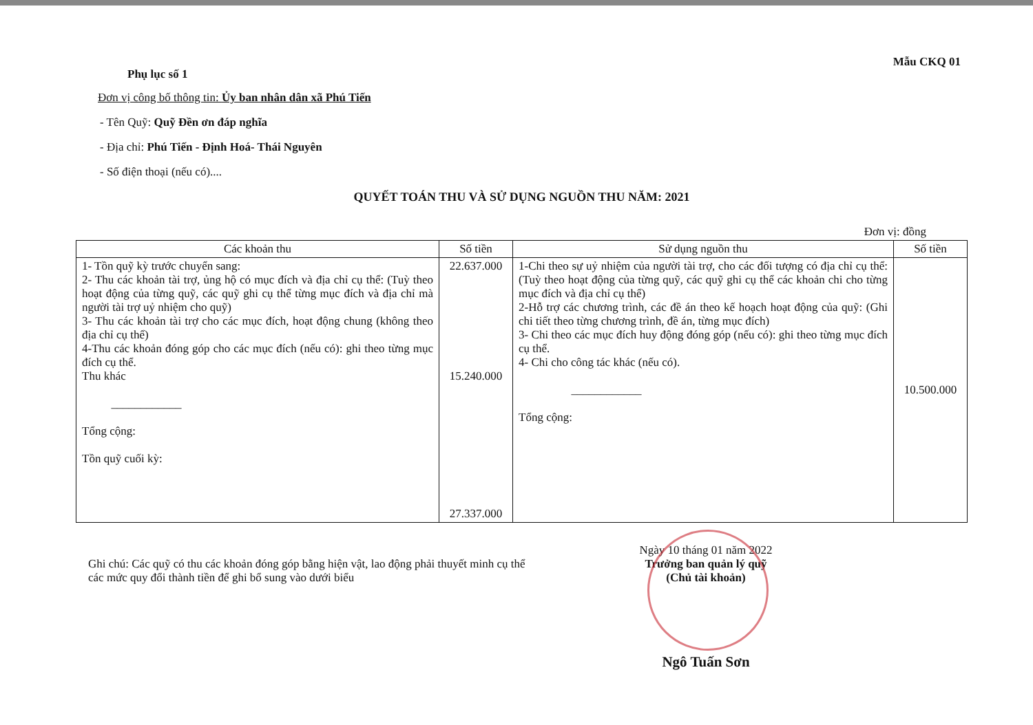Mẫu CKQ 01
Phụ lục số 1
Đơn vị công bố thông tin: Ủy ban nhân dân xã Phú Tiến
- Tên Quỹ: Quỹ Đền ơn đáp nghĩa
- Địa chỉ: Phú Tiến - Định Hoá- Thái Nguyên
- Số điện thoại (nếu có)....
QUYẾT TOÁN THU VÀ SỬ DỤNG NGUỒN THU NĂM: 2021
Đơn vị: đồng
| Các khoản thu | Số tiền | Sử dụng nguồn thu | Số tiền |
| --- | --- | --- | --- |
| 1- Tồn quỹ kỳ trước chuyển sang: 2- Thu các khoản tài trợ, ủng hộ có mục đích và địa chỉ cụ thể: (Tuỳ theo hoạt động của từng quỹ, các quỹ ghi cụ thể từng mục đích và địa chỉ mà người tài trợ uỷ nhiệm cho quỹ) 3- Thu các khoản tài trợ cho các mục đích, hoạt động chung (không theo địa chỉ cụ thể) 4-Thu các khoản đóng góp cho các mục đích (nếu có): ghi theo từng mục đích cụ thể. Thu khác ____________ Tổng cộng: Tồn quỹ cuối kỳ: | 22.637.000 15.240.000 27.337.000 | 1-Chi theo sự uỷ nhiệm của người tài trợ, cho các đối tượng có địa chỉ cụ thể: (Tuỳ theo hoạt động của từng quỹ, các quỹ ghi cụ thể các khoản chi cho từng mục đích và địa chỉ cụ thể) 2-Hỗ trợ các chương trình, các đề án theo kế hoạch hoạt động của quỹ: (Ghi chi tiết theo từng chương trình, đề án, từng mục đích) 3- Chi theo các mục đích huy động đóng góp (nếu có): ghi theo từng mục đích cụ thể. 4- Chi cho công tác khác (nếu có). ____________ Tổng cộng: | 10.500.000 |
Ghi chú: Các quỹ có thu các khoản đóng góp bằng hiện vật, lao động phải thuyết minh cụ thể các mức quy đổi thành tiền để ghi bổ sung vào dưới biểu
Ngày 10 tháng 01 năm 2022
Trưởng ban quản lý quỹ
(Chủ tài khoản)
Ngô Tuấn Sơn